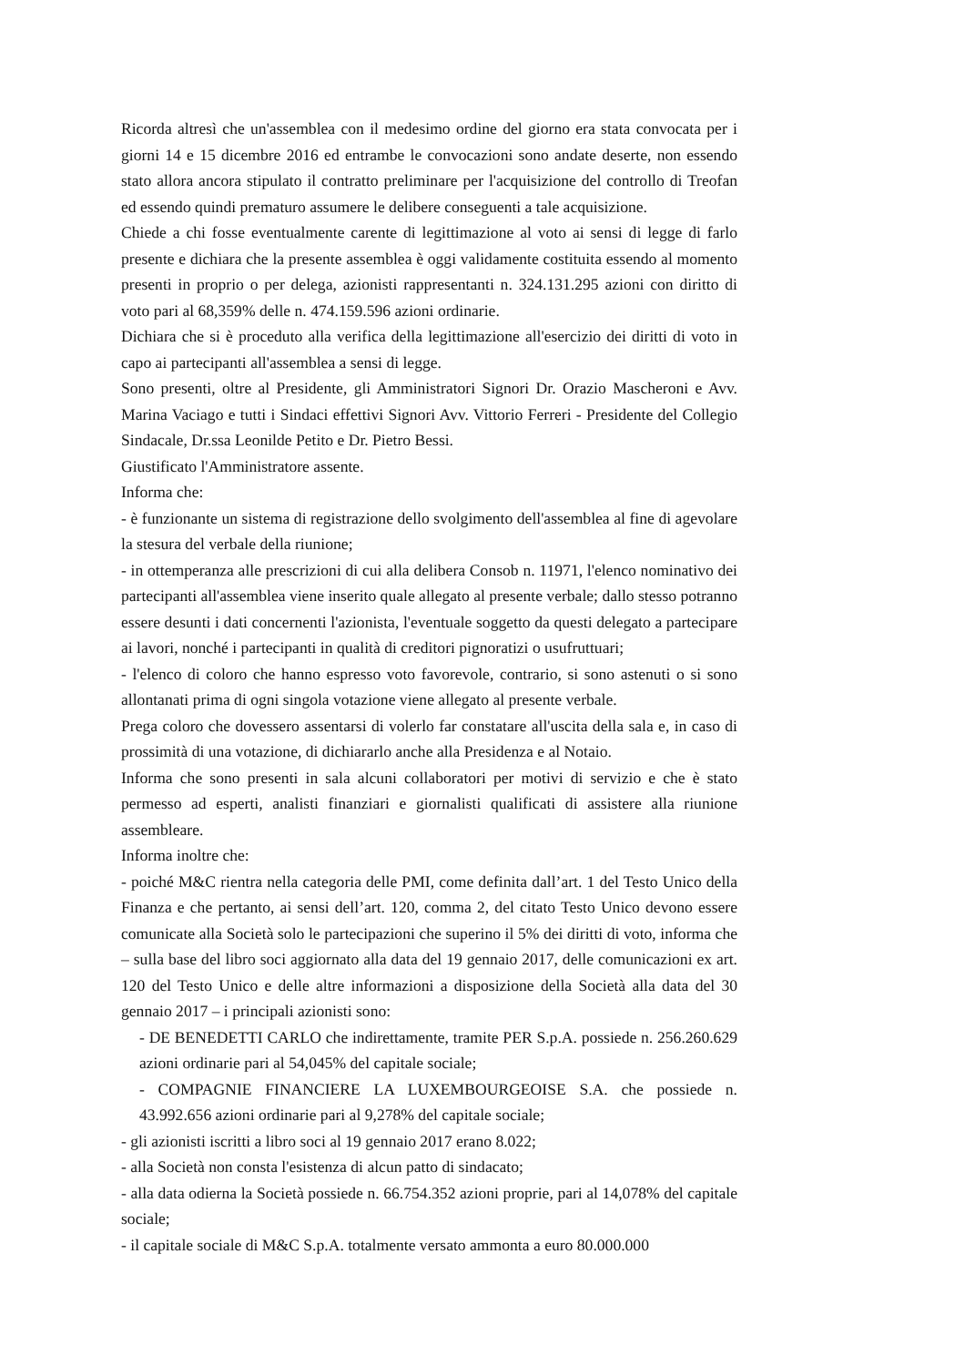Ricorda altresì che un'assemblea con il medesimo ordine del giorno era stata convocata per i giorni 14 e 15 dicembre 2016 ed entrambe le convocazioni sono andate deserte, non essendo stato allora ancora stipulato il contratto preliminare per l'acquisizione del controllo di Treofan ed essendo quindi prematuro assumere le delibere conseguenti a tale acquisizione.
Chiede a chi fosse eventualmente carente di legittimazione al voto ai sensi di legge di farlo presente e dichiara che la presente assemblea è oggi validamente costituita essendo al momento presenti in proprio o per delega, azionisti rappresentanti n. 324.131.295 azioni con diritto di voto pari al 68,359% delle n. 474.159.596 azioni ordinarie.
Dichiara che si è proceduto alla verifica della legittimazione all'esercizio dei diritti di voto in capo ai partecipanti all'assemblea a sensi di legge.
Sono presenti, oltre al Presidente, gli Amministratori Signori Dr. Orazio Mascheroni e Avv. Marina Vaciago e tutti i Sindaci effettivi Signori Avv. Vittorio Ferreri - Presidente del Collegio Sindacale, Dr.ssa Leonilde Petito e Dr. Pietro Bessi.
Giustificato l'Amministratore assente.
Informa che:
- è funzionante un sistema di registrazione dello svolgimento dell'assemblea al fine di agevolare la stesura del verbale della riunione;
- in ottemperanza alle prescrizioni di cui alla delibera Consob n. 11971, l'elenco nominativo dei partecipanti all'assemblea viene inserito quale allegato al presente verbale; dallo stesso potranno essere desunti i dati concernenti l'azionista, l'eventuale soggetto da questi delegato a partecipare ai lavori, nonché i partecipanti in qualità di creditori pignoratizi o usufruttuari;
- l'elenco di coloro che hanno espresso voto favorevole, contrario, si sono astenuti o si sono allontanati prima di ogni singola votazione viene allegato al presente verbale.
Prega coloro che dovessero assentarsi di volerlo far constatare all'uscita della sala e, in caso di prossimità di una votazione, di dichiararlo anche alla Presidenza e al Notaio.
Informa che sono presenti in sala alcuni collaboratori per motivi di servizio e che è stato permesso ad esperti, analisti finanziari e giornalisti qualificati di assistere alla riunione assembleare.
Informa inoltre che:
- poiché M&C rientra nella categoria delle PMI, come definita dall’art. 1 del Testo Unico della Finanza e che pertanto, ai sensi dell’art. 120, comma 2, del citato Testo Unico devono essere comunicate alla Società solo le partecipazioni che superino il 5% dei diritti di voto, informa che – sulla base del libro soci aggiornato alla data del 19 gennaio 2017, delle comunicazioni ex art. 120 del Testo Unico e delle altre informazioni a disposizione della Società alla data del 30 gennaio 2017 – i principali azionisti sono:
- DE BENEDETTI CARLO che indirettamente, tramite PER S.p.A. possiede n. 256.260.629 azioni ordinarie pari al 54,045% del capitale sociale;
- COMPAGNIE FINANCIERE LA LUXEMBOURGEOISE S.A. che possiede n. 43.992.656 azioni ordinarie pari al 9,278% del capitale sociale;
- gli azionisti iscritti a libro soci al 19 gennaio 2017 erano 8.022;
- alla Società non consta l'esistenza di alcun patto di sindacato;
- alla data odierna la Società possiede n. 66.754.352 azioni proprie, pari al 14,078% del capitale sociale;
- il capitale sociale di M&C S.p.A. totalmente versato ammonta a euro 80.000.000